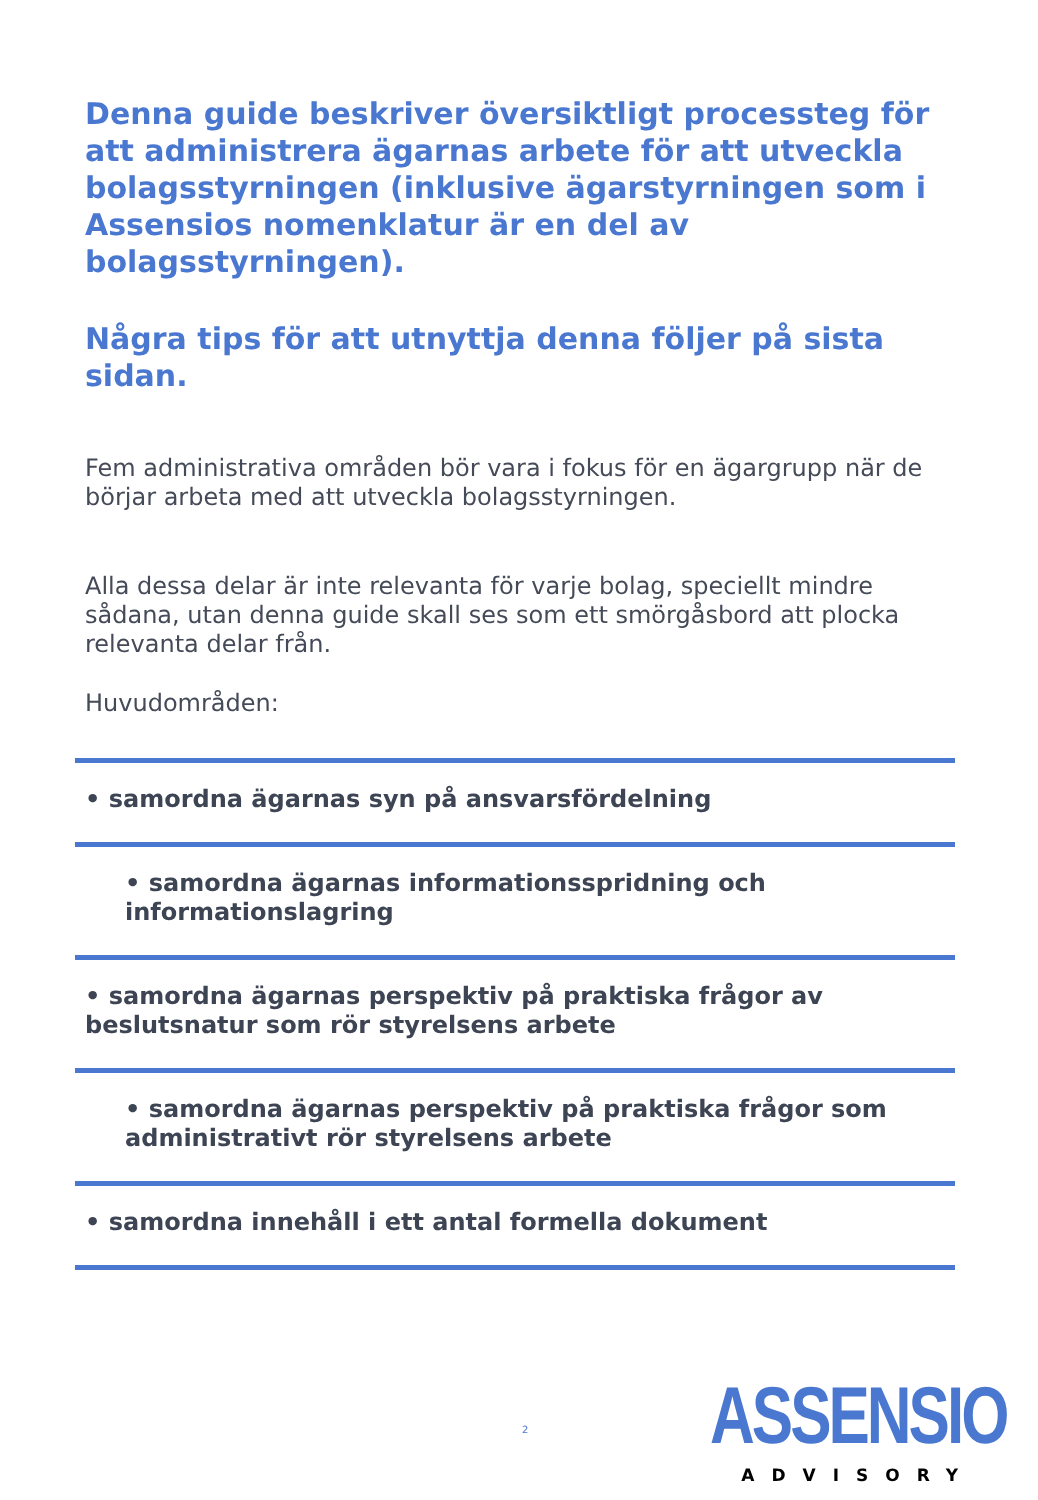Denna guide beskriver översiktligt processteg för att administrera ägarnas arbete för att utveckla bolagsstyrningen (inklusive ägarstyrningen som i Assensios nomenklatur är en del av bolagsstyrningen).
Några tips för att utnyttja denna följer på sista sidan.
Fem administrativa områden bör vara i fokus för en ägargrupp när de börjar arbeta med att utveckla bolagsstyrningen.
Alla dessa delar är inte relevanta för varje bolag, speciellt mindre sådana, utan denna guide skall ses som ett smörgåsbord att plocka relevanta delar från.
Huvudområden:
• samordna ägarnas syn på ansvarsfördelning
• samordna ägarnas informationsspridning och informationslagring
• samordna ägarnas perspektiv på praktiska frågor av beslutsnatur som rör styrelsens arbete
• samordna ägarnas perspektiv på praktiska frågor som administrativt rör styrelsens arbete
• samordna innehåll i ett antal formella dokument
2
ASSENSIO
ADVISORY